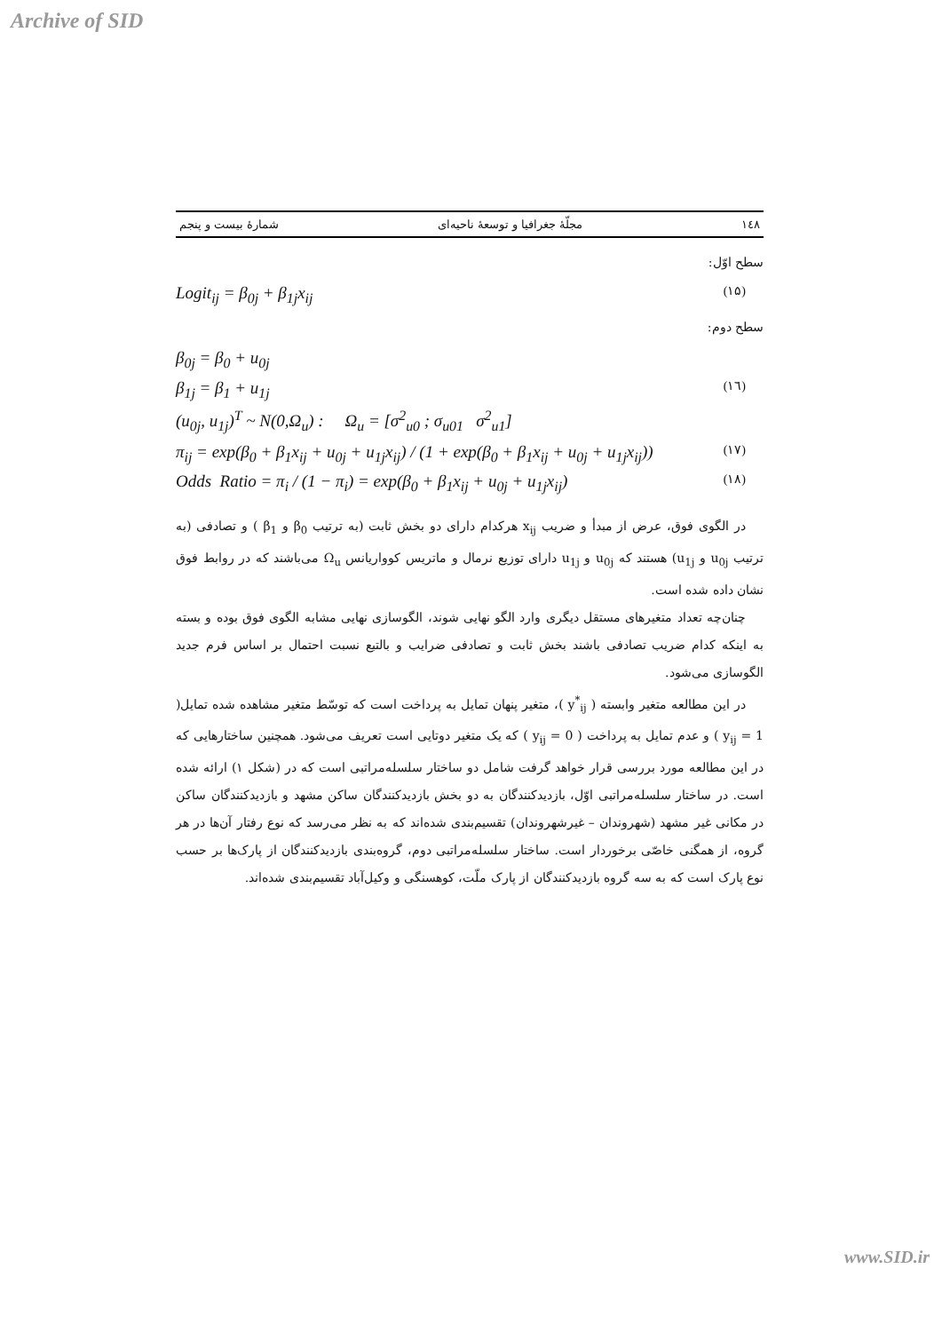Archive of SID
۱٤۸ مجلّهٔ جغرافیا و توسعهٔ ناحیه‌ای شمارهٔ بیست و پنجم
سطح اوّل:
Logit<sub>ij</sub> = β<sub>0j</sub> + β<sub>1j</sub>x<sub>ij</sub> (۱۵)
سطح دوم:
β<sub>0j</sub> = β<sub>0</sub> + u<sub>0j</sub>
β<sub>1j</sub> = β<sub>1</sub> + u<sub>1j</sub> (۱٦)
(u<sub>0j</sub>, u<sub>1j</sub>)<sup>T</sup> ~ N(0,Ω<sub>u</sub>) : Ω<sub>u</sub> = [σ<sup>2</sup><sub>u0</sub> ; σ<sub>u01</sub> σ<sup>2</sup><sub>u1</sub>]
π<sub>ij</sub> = exp(β<sub>0</sub> + β<sub>1</sub>x<sub>ij</sub> + u<sub>0j</sub> + u<sub>1j</sub>x<sub>ij</sub>) / (1 + exp(β<sub>0</sub> + β<sub>1</sub>x<sub>ij</sub> + u<sub>0j</sub> + u<sub>1j</sub>x<sub>ij</sub>)) (۱۷)
Odds Ratio = π<sub>i</sub> / (1 − π<sub>i</sub>) = exp(β<sub>0</sub> + β<sub>1</sub>x<sub>ij</sub> + u<sub>0j</sub> + u<sub>1j</sub>x<sub>ij</sub>) (۱۸)
در الگوی فوق، عرض از مبدأ و ضریب x<sub>ij</sub> هرکدام دارای دو بخش ثابت (به ترتیب β<sub>0</sub> و β<sub>1</sub> ) و تصادفی (به ترتیب u<sub>0j</sub> و u<sub>1j</sub>) هستند که u<sub>0j</sub> و u<sub>1j</sub> دارای توزیع نرمال و ماتریس کوواریانس Ω<sub>u</sub> می‌باشند که در روابط فوق نشان داده شده است.
چنان‌چه تعداد متغیرهای مستقل دیگری وارد الگو نهایی شوند، الگوسازی نهایی مشابه الگوی فوق بوده و بسته به اینکه کدام ضریب تصادفی باشند بخش ثابت و تصادفی ضرایب و بالتبع نسبت احتمال بر اساس فرم جدید الگوسازی می‌شود.
در این مطالعه متغیر وابسته ( y<sup>*</sup><sub>ij</sub> )، متغیر پنهان تمایل به پرداخت است که توسّط متغیر مشاهده شده تمایل( y<sub>ij</sub> = 1 ) و عدم تمایل به پرداخت ( y<sub>ij</sub> = 0 ) که یک متغیر دوتایی است تعریف می‌شود. همچنین ساختارهایی که در این مطالعه مورد بررسی قرار خواهد گرفت شامل دو ساختار سلسله‌مراتبی است که در (شکل ۱) ارائه شده است. در ساختار سلسله‌مراتبی اوّل، بازدیدکنندگان به دو بخش بازدیدکنندگان ساکن مشهد و بازدیدکنندگان ساکن در مکانی غیر مشهد (شهروندان – غیرشهروندان) تقسیم‌بندی شده‌اند که به نظر می‌رسد که نوع رفتار آن‌ها در هر گروه، از همگنی خاصّی برخوردار است. ساختار سلسله‌مراتبی دوم، گروه‌بندی بازدیدکنندگان از پارک‌ها بر حسب نوع پارک است که به سه گروه بازدیدکنندگان از پارک ملّت، کوهسنگی و وکیل‌آباد تقسیم‌بندی شده‌اند.
www.SID.ir